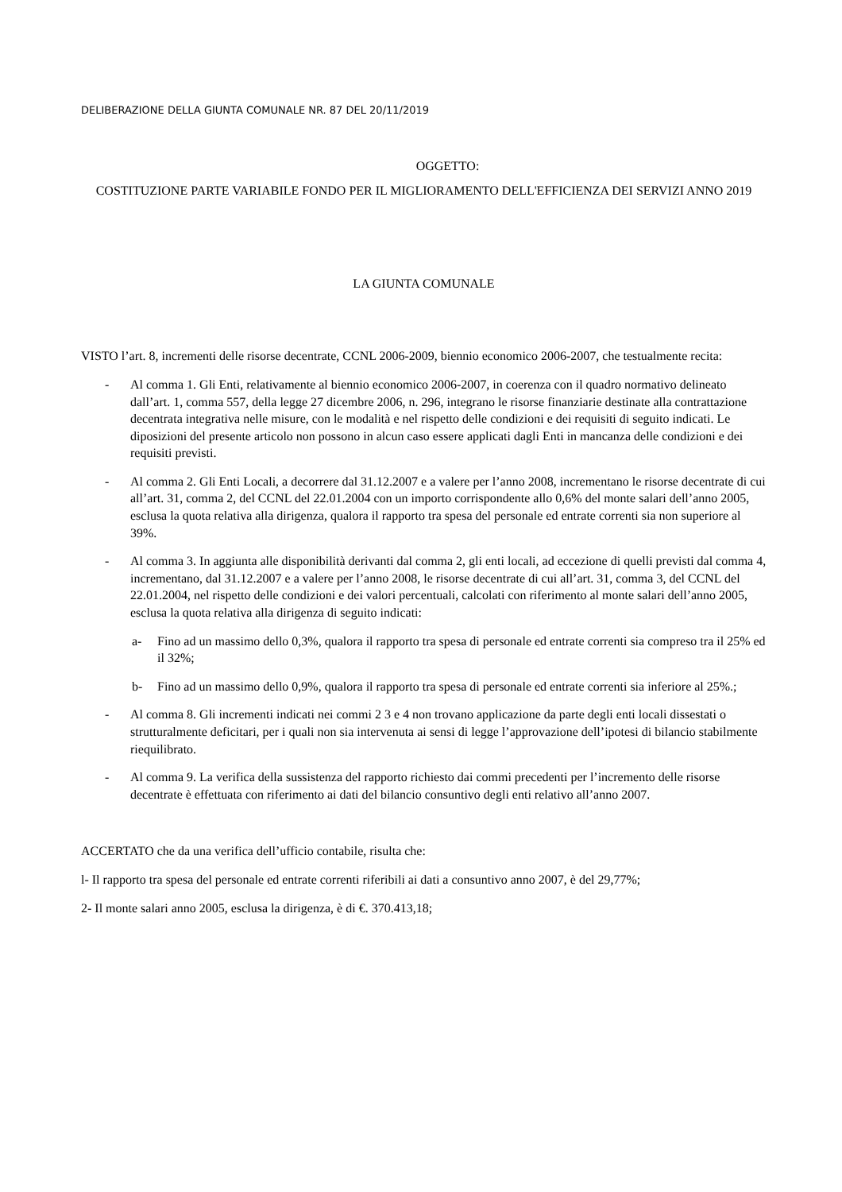DELIBERAZIONE DELLA GIUNTA COMUNALE NR. 87 DEL 20/11/2019
OGGETTO:
COSTITUZIONE PARTE VARIABILE FONDO PER IL MIGLIORAMENTO DELL'EFFICIENZA DEI SERVIZI ANNO 2019
LA GIUNTA COMUNALE
VISTO l’art. 8, incrementi delle risorse decentrate, CCNL 2006-2009, biennio economico 2006-2007, che testualmente recita:
- Al comma 1. Gli Enti, relativamente al biennio economico 2006-2007, in coerenza con il quadro normativo delineato dall’art. 1, comma 557, della legge 27 dicembre 2006, n. 296, integrano le risorse finanziarie destinate alla contrattazione decentrata integrativa nelle misure, con le modalità e nel rispetto delle condizioni e dei requisiti di seguito indicati. Le diposizioni del presente articolo non possono in alcun caso essere applicati dagli Enti in mancanza delle condizioni e dei requisiti previsti.
- Al comma 2. Gli Enti Locali, a decorrere dal 31.12.2007 e a valere per l’anno 2008, incrementano le risorse decentrate di cui all’art. 31, comma 2, del CCNL del 22.01.2004 con un importo corrispondente allo 0,6% del monte salari dell’anno 2005, esclusa la quota relativa alla dirigenza, qualora il rapporto tra spesa del personale ed entrate correnti sia non superiore al 39%.
- Al comma 3. In aggiunta alle disponibilità derivanti dal comma 2, gli enti locali, ad eccezione di quelli previsti dal comma 4, incrementano, dal 31.12.2007 e a valere per l’anno 2008, le risorse decentrate di cui all’art. 31, comma 3, del CCNL del 22.01.2004, nel rispetto delle condizioni e dei valori percentuali, calcolati con riferimento al monte salari dell’anno 2005, esclusa la quota relativa alla dirigenza di seguito indicati:
a- Fino ad un massimo dello 0,3%, qualora il rapporto tra spesa di personale ed entrate correnti sia compreso tra il 25% ed il 32%;
b- Fino ad un massimo dello 0,9%, qualora il rapporto tra spesa di personale ed entrate correnti sia inferiore al 25%.;
- Al comma 8. Gli incrementi indicati nei commi 2 3 e 4 non trovano applicazione da parte degli enti locali dissestati o strutturalmente deficitari, per i quali non sia intervenuta ai sensi di legge l’approvazione dell’ipotesi di bilancio stabilmente riequilibrato.
- Al comma 9. La verifica della sussistenza del rapporto richiesto dai commi precedenti per l’incremento delle risorse decentrate è effettuata con riferimento ai dati del bilancio consuntivo degli enti relativo all’anno 2007.
ACCERTATO che da una verifica dell’ufficio contabile, risulta che:
l- Il rapporto tra spesa del personale ed entrate correnti riferibili ai dati a consuntivo anno 2007, è del 29,77%;
2- Il monte salari anno 2005, esclusa la dirigenza, è di €. 370.413,18;